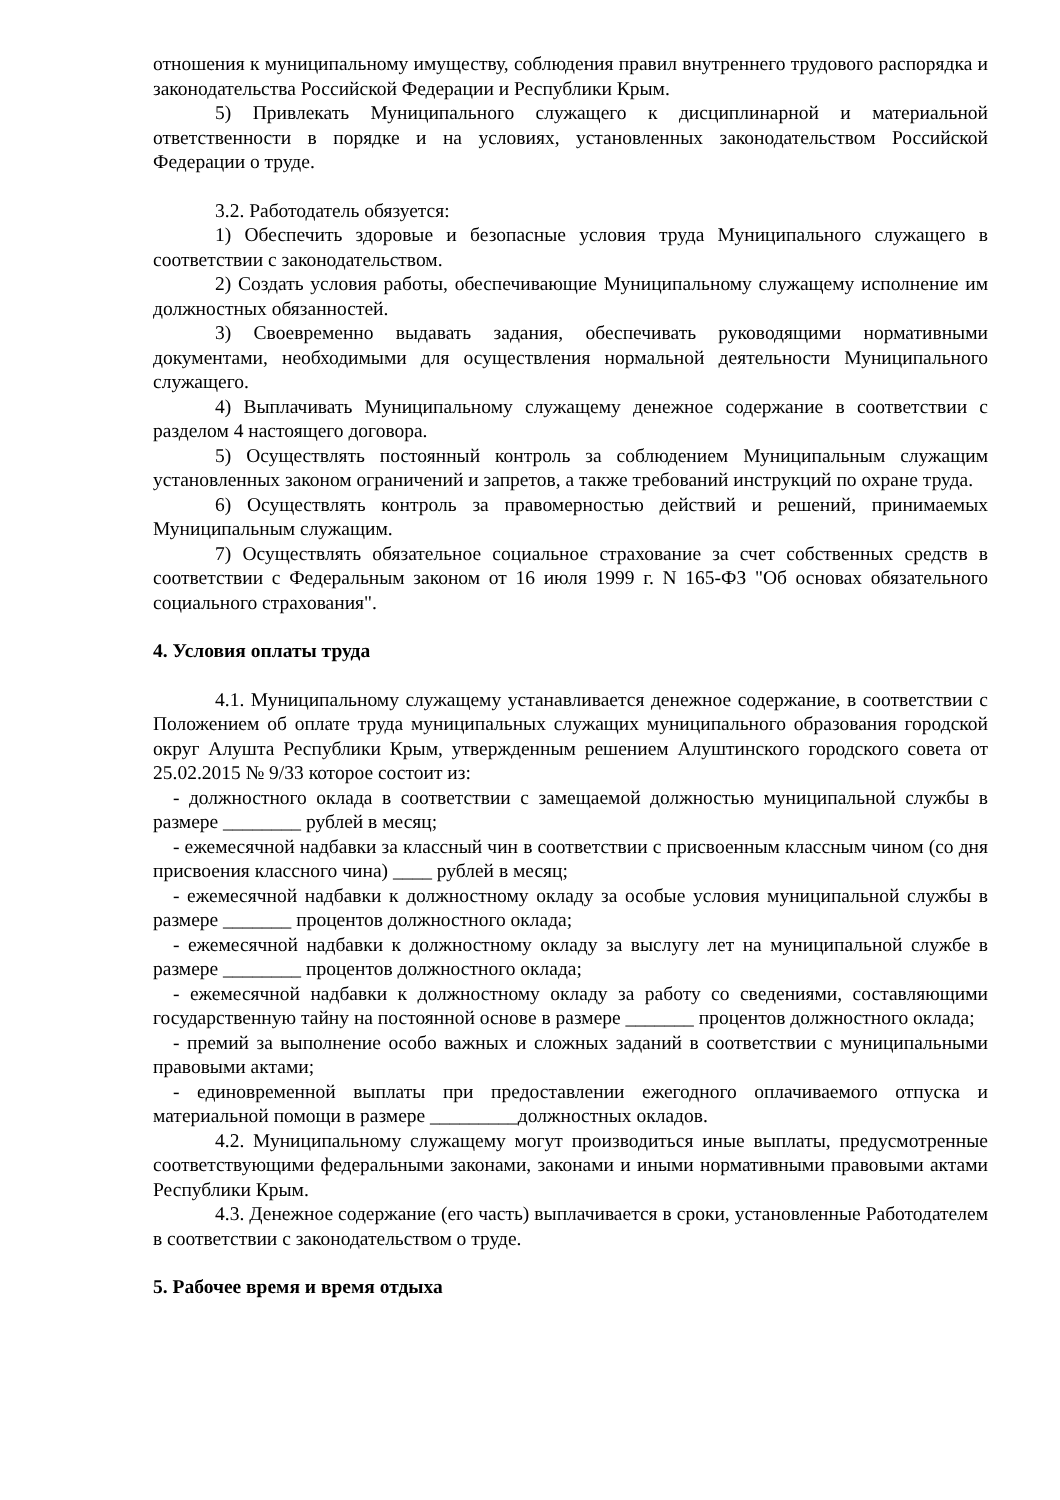отношения к муниципальному имуществу, соблюдения правил внутреннего трудового распорядка и законодательства Российской Федерации и Республики Крым.
5) Привлекать Муниципального служащего к дисциплинарной и материальной ответственности в порядке и на условиях, установленных законодательством Российской Федерации о труде.
3.2. Работодатель обязуется:
1) Обеспечить здоровые и безопасные условия труда Муниципального служащего в соответствии с законодательством.
2) Создать условия работы, обеспечивающие Муниципальному служащему исполнение им должностных обязанностей.
3) Своевременно выдавать задания, обеспечивать руководящими нормативными документами, необходимыми для осуществления нормальной деятельности Муниципального служащего.
4) Выплачивать Муниципальному служащему денежное содержание в соответствии с разделом 4 настоящего договора.
5) Осуществлять постоянный контроль за соблюдением Муниципальным служащим установленных законом ограничений и запретов, а также требований инструкций по охране труда.
6) Осуществлять контроль за правомерностью действий и решений, принимаемых Муниципальным служащим.
7) Осуществлять обязательное социальное страхование за счет собственных средств в соответствии с Федеральным законом от 16 июля 1999 г. N 165-ФЗ "Об основах обязательного социального страхования".
4. Условия оплаты труда
4.1. Муниципальному служащему устанавливается денежное содержание, в соответствии с Положением об оплате труда муниципальных служащих муниципального образования городской округ Алушта Республики Крым, утвержденным решением Алуштинского городского совета от 25.02.2015 № 9/33 которое состоит из:
- должностного оклада в соответствии с замещаемой должностью муниципальной службы в размере ________ рублей в месяц;
- ежемесячной надбавки за классный чин в соответствии с присвоенным классным чином (со дня присвоения классного чина) ____ рублей в месяц;
- ежемесячной надбавки к должностному окладу за особые условия муниципальной службы в размере _______ процентов должностного оклада;
- ежемесячной надбавки к должностному окладу за выслугу лет на муниципальной службе в размере ________ процентов должностного оклада;
- ежемесячной надбавки к должностному окладу за работу со сведениями, составляющими государственную тайну на постоянной основе в размере _______ процентов должностного оклада;
- премий за выполнение особо важных и сложных заданий в соответствии с муниципальными правовыми актами;
- единовременной выплаты при предоставлении ежегодного оплачиваемого отпуска и материальной помощи в размере _________должностных окладов.
4.2. Муниципальному служащему могут производиться иные выплаты, предусмотренные соответствующими федеральными законами, законами и иными нормативными правовыми актами Республики Крым.
4.3. Денежное содержание (его часть) выплачивается в сроки, установленные Работодателем в соответствии с законодательством о труде.
5. Рабочее время и время отдыха